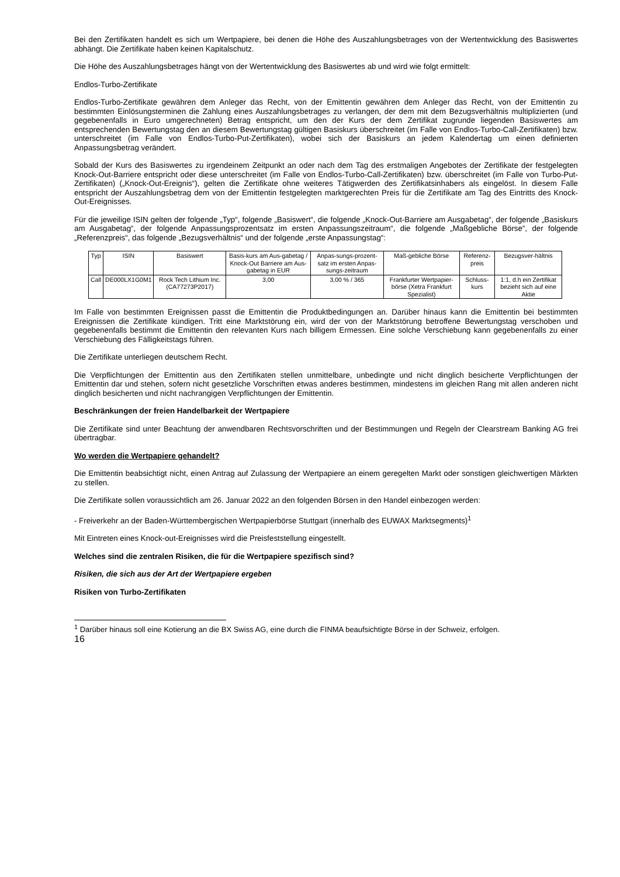Bei den Zertifikaten handelt es sich um Wertpapiere, bei denen die Höhe des Auszahlungsbetrages von der Wertentwicklung des Basiswertes abhängt. Die Zertifikate haben keinen Kapitalschutz.
Die Höhe des Auszahlungsbetrages hängt von der Wertentwicklung des Basiswertes ab und wird wie folgt ermittelt:
Endlos-Turbo-Zertifikate
Endlos-Turbo-Zertifikate gewähren dem Anleger das Recht, von der Emittentin gewähren dem Anleger das Recht, von der Emittentin zu bestimmten Einlösungsterminen die Zahlung eines Auszahlungsbetrages zu verlangen, der dem mit dem Bezugsverhältnis multiplizierten (und gegebenenfalls in Euro umgerechneten) Betrag entspricht, um den der Kurs der dem Zertifikat zugrunde liegenden Basiswertes am entsprechenden Bewertungstag den an diesem Bewertungstag gültigen Basiskurs überschreitet (im Falle von Endlos-Turbo-Call-Zertifikaten) bzw. unterschreitet (im Falle von Endlos-Turbo-Put-Zertifikaten), wobei sich der Basiskurs an jedem Kalendertag um einen definierten Anpassungsbetrag verändert.
Sobald der Kurs des Basiswertes zu irgendeinem Zeitpunkt an oder nach dem Tag des erstmaligen Angebotes der Zertifikate der festgelegten Knock-Out-Barriere entspricht oder diese unterschreitet (im Falle von Endlos-Turbo-Call-Zertifikaten) bzw. überschreitet (im Falle von Turbo-Put-Zertifikaten) („Knock-Out-Ereignis“), gelten die Zertifikate ohne weiteres Tätigwerden des Zertifikatsinhabers als eingelöst. In diesem Falle entspricht der Auszahlungsbetrag dem von der Emittentin festgelegten marktgerechten Preis für die Zertifikate am Tag des Eintritts des Knock-Out-Ereignisses.
Für die jeweilige ISIN gelten der folgende „Typ“, folgende „Basiswert“, die folgende „Knock-Out-Barriere am Ausgabetag“, der folgende „Basiskurs am Ausgabetag“, der folgende Anpassungsprozentsatz im ersten Anpassungszeitraum“, die folgende „Maßgebliche Börse“, der folgende „Referenzpreis“, das folgende „Bezugsverhältnis“ und der folgende „erste Anpassungstag“:
| Typ | ISIN | Basiswert | Basis-kurs am Aus-gabetag / Knock-Out Barriere am Aus-gabetag in EUR | Anpas-sungs-prozent-satz im ersten Anpas-sungs-zeitraum | Maß-gebliche Börse | Referenz-preis | Bezugsver-hältnis |
| --- | --- | --- | --- | --- | --- | --- | --- |
| Call | DE000LX1G0M1 | Rock Tech Lithium Inc. (CA77273P2017) | 3,00 | 3,00 % / 365 | Frankfurter Wertpapier-börse (Xetra Frankfurt Spezialist) | Schluss-kurs | 1:1, d.h ein Zertifikat bezieht sich auf eine Aktie |
Im Falle von bestimmten Ereignissen passt die Emittentin die Produktbedingungen an. Darüber hinaus kann die Emittentin bei bestimmten Ereignissen die Zertifikate kündigen. Tritt eine Marktstörung ein, wird der von der Marktstörung betroffene Bewertungstag verschoben und gegebenenfalls bestimmt die Emittentin den relevanten Kurs nach billigem Ermessen. Eine solche Verschiebung kann gegebenenfalls zu einer Verschiebung des Fälligkeitstags führen.
Die Zertifikate unterliegen deutschem Recht.
Die Verpflichtungen der Emittentin aus den Zertifikaten stellen unmittelbare, unbedingte und nicht dinglich besicherte Verpflichtungen der Emittentin dar und stehen, sofern nicht gesetzliche Vorschriften etwas anderes bestimmen, mindestens im gleichen Rang mit allen anderen nicht dinglich besicherten und nicht nachrangigen Verpflichtungen der Emittentin.
Beschränkungen der freien Handelbarkeit der Wertpapiere
Die Zertifikate sind unter Beachtung der anwendbaren Rechtsvorschriften und der Bestimmungen und Regeln der Clearstream Banking AG frei übertragbar.
Wo werden die Wertpapiere gehandelt?
Die Emittentin beabsichtigt nicht, einen Antrag auf Zulassung der Wertpapiere an einem geregelten Markt oder sonstigen gleichwertigen Märkten zu stellen.
Die Zertifikate sollen voraussichtlich am 26. Januar 2022 an den folgenden Börsen in den Handel einbezogen werden:
- Freiverkehr an der Baden-Württembergischen Wertpapierbörse Stuttgart (innerhalb des EUWAX Marktsegments)<sup>1</sup>
Mit Eintreten eines Knock-out-Ereignisses wird die Preisfeststellung eingestellt.
Welches sind die zentralen Risiken, die für die Wertpapiere spezifisch sind?
Risiken, die sich aus der Art der Wertpapiere ergeben
Risiken von Turbo-Zertifikaten
<sup>1</sup> Darüber hinaus soll eine Kotierung an die BX Swiss AG, eine durch die FINMA beaufsichtigte Börse in der Schweiz, erfolgen.
16